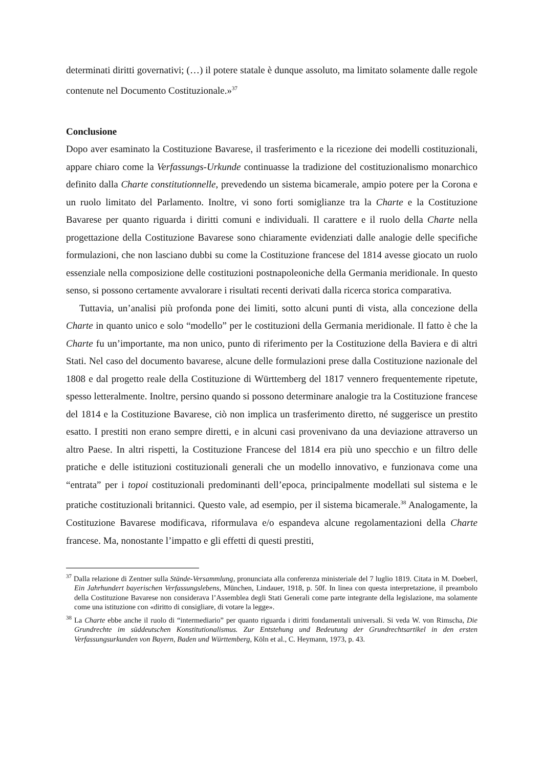determinati diritti governativi; (…) il potere statale è dunque assoluto, ma limitato solamente dalle regole contenute nel Documento Costituzionale.»<sup>37</sup>
Conclusione
Dopo aver esaminato la Costituzione Bavarese, il trasferimento e la ricezione dei modelli costituzionali, appare chiaro come la Verfassungs-Urkunde continuasse la tradizione del costituzionalismo monarchico definito dalla Charte constitutionnelle, prevedendo un sistema bicamerale, ampio potere per la Corona e un ruolo limitato del Parlamento. Inoltre, vi sono forti somiglianze tra la Charte e la Costituzione Bavarese per quanto riguarda i diritti comuni e individuali. Il carattere e il ruolo della Charte nella progettazione della Costituzione Bavarese sono chiaramente evidenziati dalle analogie delle specifiche formulazioni, che non lasciano dubbi su come la Costituzione francese del 1814 avesse giocato un ruolo essenziale nella composizione delle costituzioni postnapoleoniche della Germania meridionale. In questo senso, si possono certamente avvalorare i risultati recenti derivati dalla ricerca storica comparativa.
Tuttavia, un’analisi più profonda pone dei limiti, sotto alcuni punti di vista, alla concezione della Charte in quanto unico e solo “modello” per le costituzioni della Germania meridionale. Il fatto è che la Charte fu un’importante, ma non unico, punto di riferimento per la Costituzione della Baviera e di altri Stati. Nel caso del documento bavarese, alcune delle formulazioni prese dalla Costituzione nazionale del 1808 e dal progetto reale della Costituzione di Württemberg del 1817 vennero frequentemente ripetute, spesso letteralmente. Inoltre, persino quando si possono determinare analogie tra la Costituzione francese del 1814 e la Costituzione Bavarese, ciò non implica un trasferimento diretto, né suggerisce un prestito esatto. I prestiti non erano sempre diretti, e in alcuni casi provenivano da una deviazione attraverso un altro Paese. In altri rispetti, la Costituzione Francese del 1814 era più uno specchio e un filtro delle pratiche e delle istituzioni costituzionali generali che un modello innovativo, e funzionava come una “entrata” per i topoi costituzionali predominanti dell’epoca, principalmente modellati sul sistema e le pratiche costituzionali britannici. Questo vale, ad esempio, per il sistema bicamerale.<sup>38</sup> Analogamente, la Costituzione Bavarese modificava, riformulava e/o espandeva alcune regolamentazioni della Charte francese. Ma, nonostante l’impatto e gli effetti di questi prestiti,
<sup>37</sup> Dalla relazione di Zentner sulla Stände-Versammlung, pronunciata alla conferenza ministeriale del 7 luglio 1819. Citata in M. Doeberl, Ein Jahrhundert bayerischen Verfassungslebens, München, Lindauer, 1918, p. 50f. In linea con questa interpretazione, il preambolo della Costituzione Bavarese non considerava l’Assemblea degli Stati Generali come parte integrante della legislazione, ma solamente come una istituzione con «diritto di consigliare, di votare la legge».
<sup>38</sup> La Charte ebbe anche il ruolo di “intermediario” per quanto riguarda i diritti fondamentali universali. Si veda W. von Rimscha, Die Grundrechte im süddeutschen Konstitutionalismus. Zur Entstehung und Bedeutung der Grundrechtsartikel in den ersten Verfassungsurkunden von Bayern, Baden und Württemberg, Köln et al., C. Heymann, 1973, p. 43.